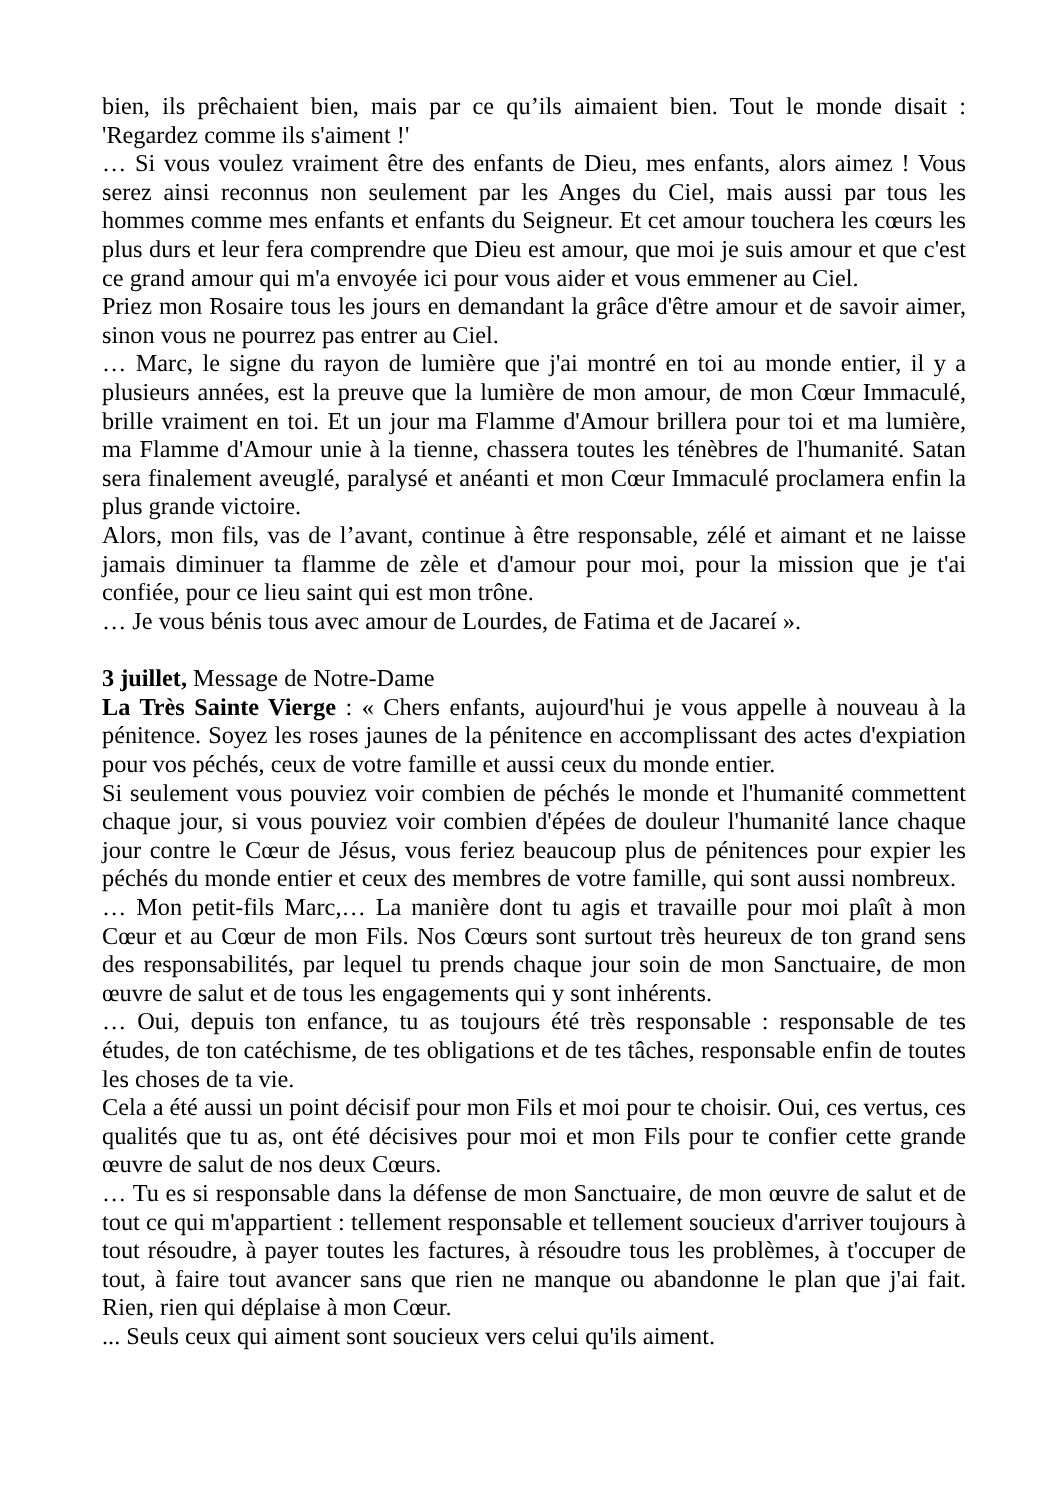bien, ils prêchaient bien, mais par ce qu’ils aimaient bien. Tout le monde disait : 'Regardez comme ils s'aiment !'
… Si vous voulez vraiment être des enfants de Dieu, mes enfants, alors aimez ! Vous serez ainsi reconnus non seulement par les Anges du Ciel, mais aussi par tous les hommes comme mes enfants et enfants du Seigneur. Et cet amour touchera les cœurs les plus durs et leur fera comprendre que Dieu est amour, que moi je suis amour et que c'est ce grand amour qui m'a envoyée ici pour vous aider et vous emmener au Ciel.
Priez mon Rosaire tous les jours en demandant la grâce d'être amour et de savoir aimer, sinon vous ne pourrez pas entrer au Ciel.
… Marc, le signe du rayon de lumière que j'ai montré en toi au monde entier, il y a plusieurs années, est la preuve que la lumière de mon amour, de mon Cœur Immaculé, brille vraiment en toi. Et un jour ma Flamme d'Amour brillera pour toi et ma lumière, ma Flamme d'Amour unie à la tienne, chassera toutes les ténèbres de l'humanité. Satan sera finalement aveuglé, paralysé et anéanti et mon Cœur Immaculé proclamera enfin la plus grande victoire.
Alors, mon fils, vas de l’avant, continue à être responsable, zélé et aimant et ne laisse jamais diminuer ta flamme de zèle et d'amour pour moi, pour la mission que je t'ai confiée, pour ce lieu saint qui est mon trône.
… Je vous bénis tous avec amour de Lourdes, de Fatima et de Jacareí ».
3 juillet, Message de Notre-Dame
La Très Sainte Vierge : « Chers enfants, aujourd'hui je vous appelle à nouveau à la pénitence. Soyez les roses jaunes de la pénitence en accomplissant des actes d'expiation pour vos péchés, ceux de votre famille et aussi ceux du monde entier.
Si seulement vous pouviez voir combien de péchés le monde et l'humanité commettent chaque jour, si vous pouviez voir combien d'épées de douleur l'humanité lance chaque jour contre le Cœur de Jésus, vous feriez beaucoup plus de pénitences pour expier les péchés du monde entier et ceux des membres de votre famille, qui sont aussi nombreux.
… Mon petit-fils Marc,… La manière dont tu agis et travaille pour moi plaît à mon Cœur et au Cœur de mon Fils. Nos Cœurs sont surtout très heureux de ton grand sens des responsabilités, par lequel tu prends chaque jour soin de mon Sanctuaire, de mon œuvre de salut et de tous les engagements qui y sont inhérents.
… Oui, depuis ton enfance, tu as toujours été très responsable : responsable de tes études, de ton catéchisme, de tes obligations et de tes tâches, responsable enfin de toutes les choses de ta vie.
Cela a été aussi un point décisif pour mon Fils et moi pour te choisir. Oui, ces vertus, ces qualités que tu as, ont été décisives pour moi et mon Fils pour te confier cette grande œuvre de salut de nos deux Cœurs.
… Tu es si responsable dans la défense de mon Sanctuaire, de mon œuvre de salut et de tout ce qui m'appartient : tellement responsable et tellement soucieux d'arriver toujours à tout résoudre, à payer toutes les factures, à résoudre tous les problèmes, à t'occuper de tout, à faire tout avancer sans que rien ne manque ou abandonne le plan que j'ai fait. Rien, rien qui déplaise à mon Cœur.
... Seuls ceux qui aiment sont soucieux vers celui qu'ils aiment.